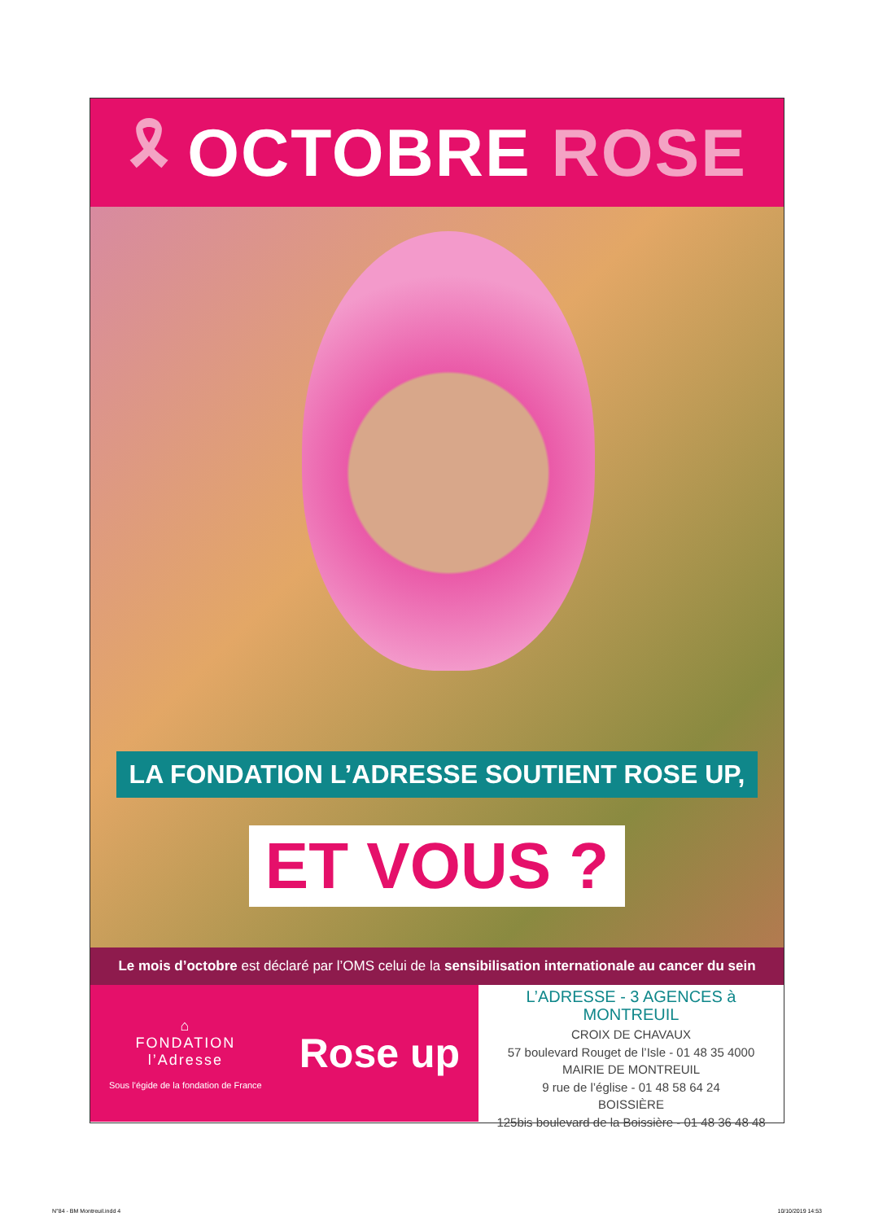🎗
OCTOBRE ROSE
LA FONDATION L’ADRESSE SOUTIENT ROSE UP,
ET VOUS ?
Le mois d’octobre est déclaré par l’OMS celui de la sensibilisation internationale au cancer du sein
⌂
FONDATION
l’Adresse
Sous l’égide de la fondation de France
Rose up
L’ADRESSE - 3 AGENCES à MONTREUIL
CROIX DE CHAVAUX
57 boulevard Rouget de l’Isle - 01 48 35 4000
MAIRIE DE MONTREUIL
9 rue de l’église - 01 48 58 64 24
BOISSIÈRE
125bis boulevard de la Boissière - 01 48 36 48 48
N°84 - BM Montreuil.indd 4 10/10/2019 14:53